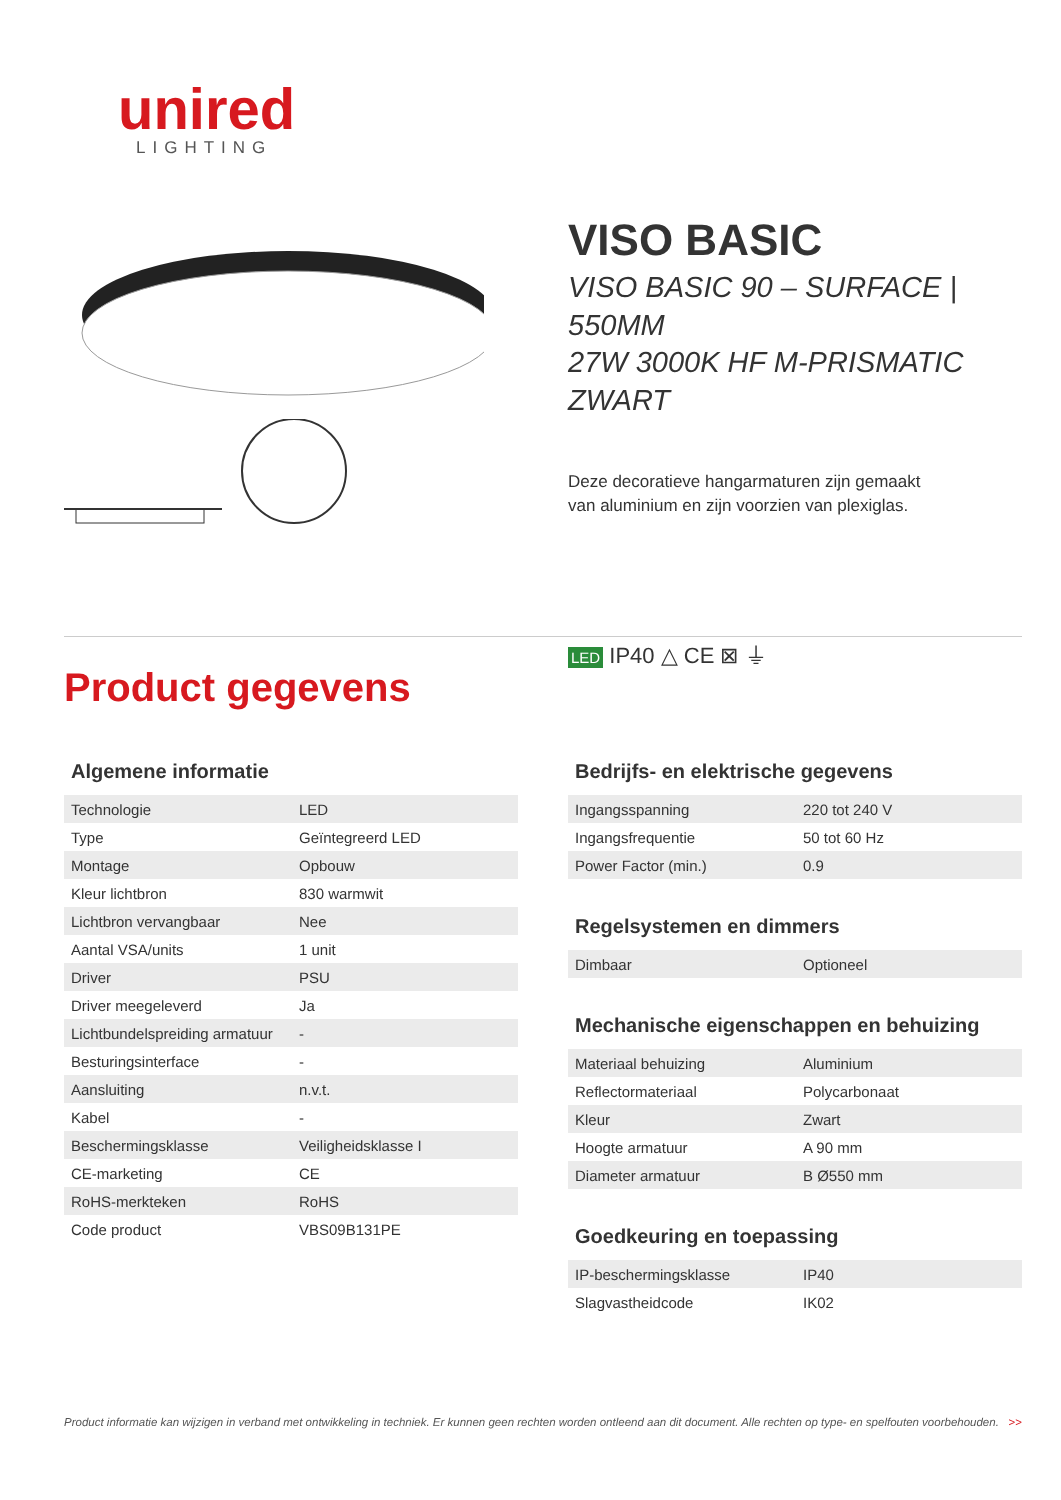unired
LIGHTING
VISO BASIC
VISO BASIC 90 – SURFACE | 550MM
27W 3000K HF M-PRISMATIC ZWART
Deze decoratieve hangarmaturen zijn gemaakt
van aluminium en zijn voorzien van plexiglas.
LED IP40 △ CE ⊠ ⏚
Product gegevens
Algemene informatie
| Technologie | LED |
| Type | Geïntegreerd LED |
| Montage | Opbouw |
| Kleur lichtbron | 830 warmwit |
| Lichtbron vervangbaar | Nee |
| Aantal VSA/units | 1 unit |
| Driver | PSU |
| Driver meegeleverd | Ja |
| Lichtbundelspreiding armatuur | - |
| Besturingsinterface | - |
| Aansluiting | n.v.t. |
| Kabel | - |
| Beschermingsklasse | Veiligheidsklasse I |
| CE-marketing | CE |
| RoHS-merkteken | RoHS |
| Code product | VBS09B131PE |
Bedrijfs- en elektrische gegevens
| Ingangsspanning | 220 tot 240 V |
| Ingangsfrequentie | 50 tot 60 Hz |
| Power Factor (min.) | 0.9 |
Regelsystemen en dimmers
| Dimbaar | Optioneel |
Mechanische eigenschappen en behuizing
| Materiaal behuizing | Aluminium |
| Reflectormateriaal | Polycarbonaat |
| Kleur | Zwart |
| Hoogte armatuur | A 90 mm |
| Diameter armatuur | B Ø550 mm |
Goedkeuring en toepassing
| IP-beschermingsklasse | IP40 |
| Slagvastheidcode | IK02 |
Product informatie kan wijzigen in verband met ontwikkeling in techniek. Er kunnen geen rechten worden ontleend aan dit document. Alle rechten op type- en spelfouten voorbehouden. >>